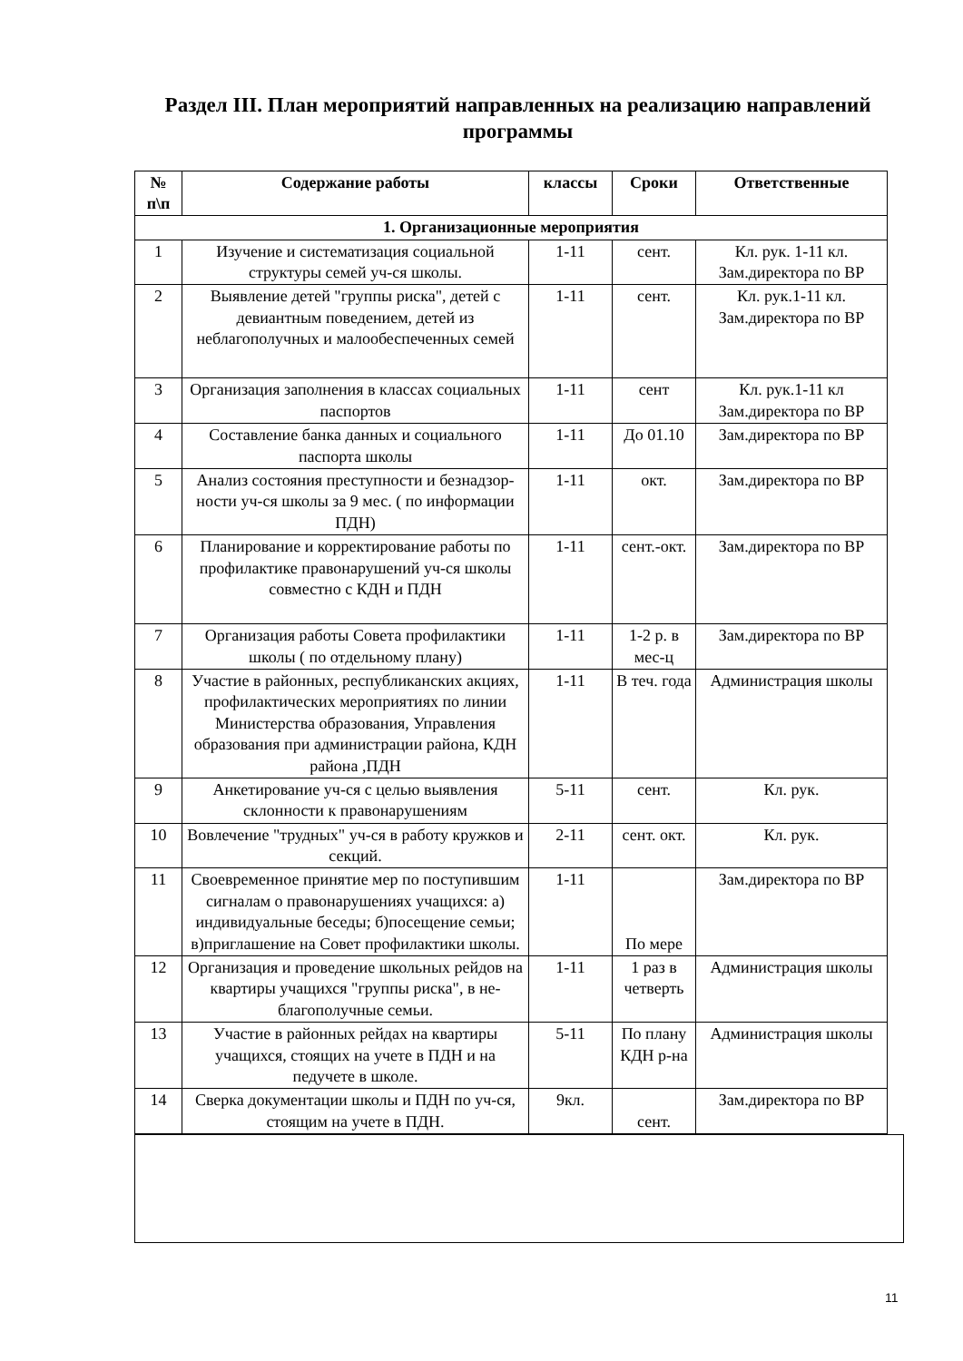Раздел III. План мероприятий направленных на реализацию направлений программы
| № п\п | Содержание работы | классы | Сроки | Ответственные |
| --- | --- | --- | --- | --- |
| 1. Организационные мероприятия | | | | |
| 1 | Изучение и систематизация социальной структуры семей уч-ся школы. | 1-11 | сент. | Кл. рук. 1-11 кл. Зам.директора по ВР |
| 2 | Выявление детей "группы риска", детей с девиантным поведением, детей из неблагополучных и малообеспеченных семей | 1-11 | сент. | Кл. рук.1-11 кл. Зам.директора по ВР |
| 3 | Организация заполнения в классах социальных паспортов | 1-11 | сент | Кл. рук.1-11 кл Зам.директора по ВР |
| 4 | Составление банка данных и социального паспорта школы | 1-11 | До 01.10 | Зам.директора по ВР |
| 5 | Анализ состояния преступности и безнадзор-ности уч-ся школы за 9 мес. ( по информации ПДН) | 1-11 | окт. | Зам.директора по ВР |
| 6 | Планирование и корректирование работы по профилактике правонарушений уч-ся школы совместно с КДН и ПДН | 1-11 | сент.-окт. | Зам.директора по ВР |
| 7 | Организация работы Совета профилактики школы ( по отдельному плану) | 1-11 | 1-2 р. в мес-ц | Зам.директора по ВР |
| 8 | Участие в районных, республиканских акциях, профилактических мероприятиях по линии Министерства образования, Управления образования при администрации района, КДН района ,ПДН | 1-11 | В теч. года | Администрация школы |
| 9 | Анкетирование уч-ся с целью выявления склонности к правонарушениям | 5-11 | сент. | Кл. рук. |
| 10 | Вовлечение "трудных" уч-ся в работу кружков и секций. | 2-11 | сент. окт. | Кл. рук. |
| 11 | Своевременное принятие мер по поступившим сигналам о правонарушениях учащихся: а) индивидуальные беседы; б)посещение семьи; в)приглашение на Совет профилактики школы. | 1-11 | По мере | Зам.директора по ВР |
| 12 | Организация и проведение школьных рейдов на квартиры учащихся "группы риска", в не-благополучные семьи. | 1-11 | 1 раз в четверть | Администрация школы |
| 13 | Участие в районных рейдах на квартиры учащихся, стоящих на учете в ПДН и на педучете в школе. | 5-11 | По плану КДН р-на | Администрация школы |
| 14 | Сверка документации школы и ПДН по уч-ся, стоящим на учете в ПДН. | 9кл. | сент. | Зам.директора по ВР |
11